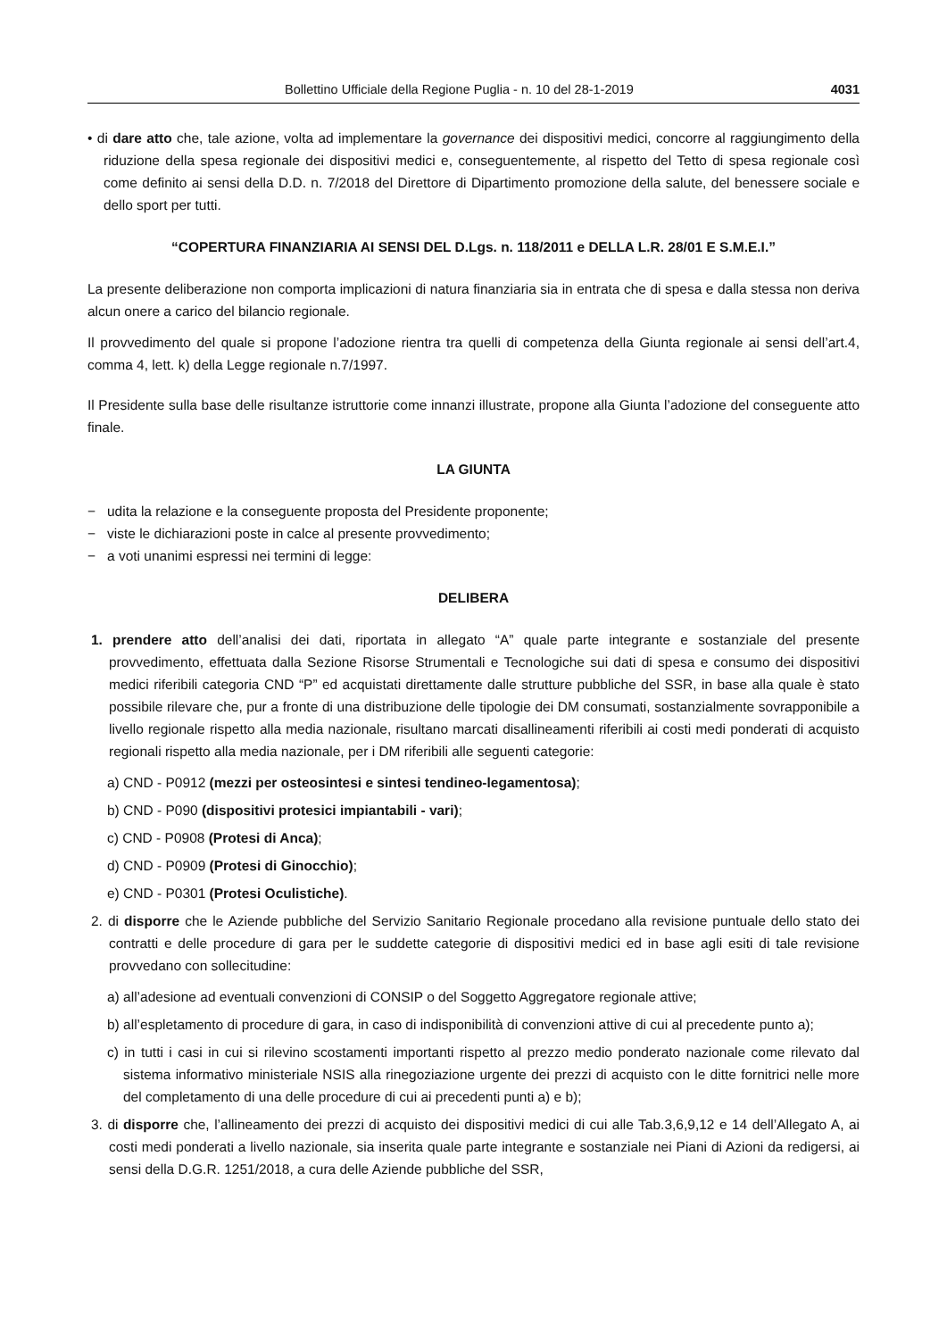Bollettino Ufficiale della Regione Puglia - n. 10 del 28-1-2019 4031
• di dare atto che, tale azione, volta ad implementare la governance dei dispositivi medici, concorre al raggiungimento della riduzione della spesa regionale dei dispositivi medici e, conseguentemente, al rispetto del Tetto di spesa regionale così come definito ai sensi della D.D. n. 7/2018 del Direttore di Dipartimento promozione della salute, del benessere sociale e dello sport per tutti.
“COPERTURA FINANZIARIA AI SENSI DEL D.Lgs. n. 118/2011 e DELLA L.R. 28/01 E S.M.E.I.”
La presente deliberazione non comporta implicazioni di natura finanziaria sia in entrata che di spesa e dalla stessa non deriva alcun onere a carico del bilancio regionale.
Il provvedimento del quale si propone l’adozione rientra tra quelli di competenza della Giunta regionale ai sensi dell’art.4, comma 4, lett. k) della Legge regionale n.7/1997.
Il Presidente sulla base delle risultanze istruttorie come innanzi illustrate, propone alla Giunta l’adozione del conseguente atto finale.
LA GIUNTA
− udita la relazione e la conseguente proposta del Presidente proponente;
− viste le dichiarazioni poste in calce al presente provvedimento;
− a voti unanimi espressi nei termini di legge:
DELIBERA
1. prendere atto dell’analisi dei dati, riportata in allegato “A” quale parte integrante e sostanziale del presente provvedimento, effettuata dalla Sezione Risorse Strumentali e Tecnologiche sui dati di spesa e consumo dei dispositivi medici riferibili categoria CND “P” ed acquistati direttamente dalle strutture pubbliche del SSR, in base alla quale è stato possibile rilevare che, pur a fronte di una distribuzione delle tipologie dei DM consumati, sostanzialmente sovrapponibile a livello regionale rispetto alla media nazionale, risultano marcati disallineamenti riferibili ai costi medi ponderati di acquisto regionali rispetto alla media nazionale, per i DM riferibili alle seguenti categorie:
a) CND - P0912 (mezzi per osteosintesi e sintesi tendineo-legamentosa);
b) CND - P090 (dispositivi protesici impiantabili - vari);
c) CND - P0908 (Protesi di Anca);
d) CND - P0909 (Protesi di Ginocchio);
e) CND - P0301 (Protesi Oculistiche).
2. di disporre che le Aziende pubbliche del Servizio Sanitario Regionale procedano alla revisione puntuale dello stato dei contratti e delle procedure di gara per le suddette categorie di dispositivi medici ed in base agli esiti di tale revisione provvedano con sollecitudine:
a) all’adesione ad eventuali convenzioni di CONSIP o del Soggetto Aggregatore regionale attive;
b) all’espletamento di procedure di gara, in caso di indisponibilità di convenzioni attive di cui al precedente punto a);
c) in tutti i casi in cui si rilevino scostamenti importanti rispetto al prezzo medio ponderato nazionale come rilevato dal sistema informativo ministeriale NSIS alla rinegoziazione urgente dei prezzi di acquisto con le ditte fornitrici nelle more del completamento di una delle procedure di cui ai precedenti punti a) e b);
3. di disporre che, l’allineamento dei prezzi di acquisto dei dispositivi medici di cui alle Tab.3,6,9,12 e 14 dell’Allegato A, ai costi medi ponderati a livello nazionale, sia inserita quale parte integrante e sostanziale nei Piani di Azioni da redigersi, ai sensi della D.G.R. 1251/2018, a cura delle Aziende pubbliche del SSR,